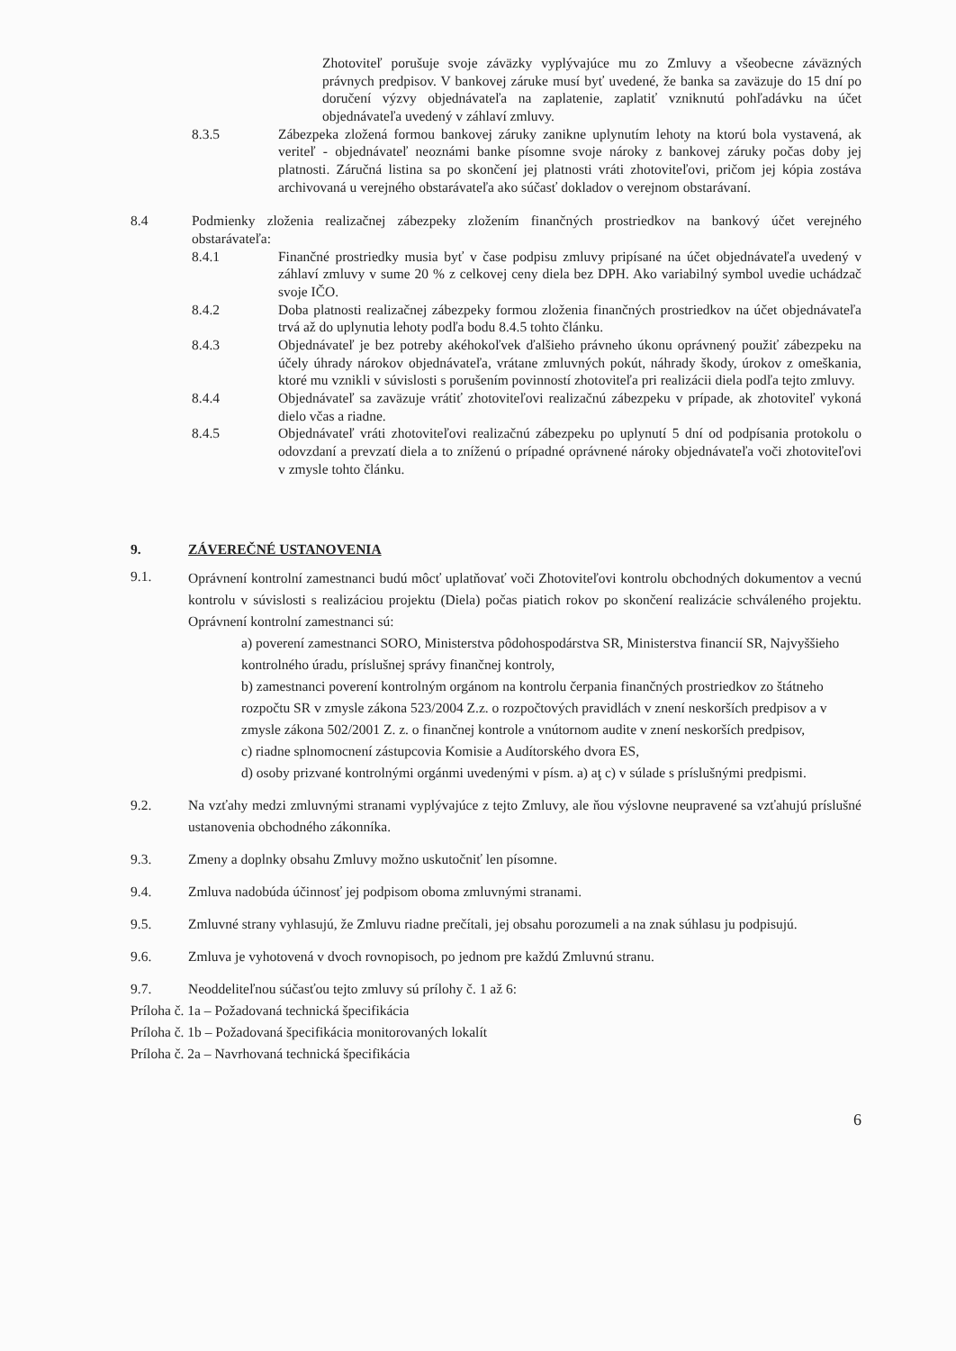Zhotoviteľ porušuje svoje záväzky vyplývajúce mu zo Zmluvy a všeobecne záväzných právnych predpisov. V bankovej záruke musí byť uvedené, že banka sa zaväzuje do 15 dní po doručení výzvy objednávateľa na zaplatenie, zaplatiť vzniknutú pohľadávku na účet objednávateľa uvedený v záhlaví zmluvy.
8.3.5 Zábezpeka zložená formou bankovej záruky zanikne uplynutím lehoty na ktorú bola vystavená, ak veriteľ - objednávateľ neoznámi banke písomne svoje nároky z bankovej záruky počas doby jej platnosti. Záručná listina sa po skončení jej platnosti vráti zhotoviteľovi, pričom jej kópia zostáva archivovaná u verejného obstarávateľa ako súčasť dokladov o verejnom obstarávaní.
8.4 Podmienky zloženia realizačnej zábezpeky zložením finančných prostriedkov na bankový účet verejného obstarávateľa:
8.4.1 Finančné prostriedky musia byť v čase podpisu zmluvy pripísané na účet objednávateľa uvedený v záhlaví zmluvy v sume 20 % z celkovej ceny diela bez DPH. Ako variabilný symbol uvedie uchádzač svoje IČO.
8.4.2 Doba platnosti realizačnej zábezpeky formou zloženia finančných prostriedkov na účet objednávateľa trvá až do uplynutia lehoty podľa bodu 8.4.5 tohto článku.
8.4.3 Objednávateľ je bez potreby akéhokoľvek ďalšieho právneho úkonu oprávnený použiť zábezpeku na účely úhrady nárokov objednávateľa, vrátane zmluvných pokút, náhrady škody, úrokov z omeškania, ktoré mu vznikli v súvislosti s porušením povinností zhotoviteľa pri realizácii diela podľa tejto zmluvy.
8.4.4 Objednávateľ sa zaväzuje vrátiť zhotoviteľovi realizačnú zábezpeku v prípade, ak zhotoviteľ vykoná dielo včas a riadne.
8.4.5 Objednávateľ vráti zhotoviteľovi realizačnú zábezpeku po uplynutí 5 dní od podpísania protokolu o odovzdaní a prevzatí diela a to zníženú o prípadné oprávnené nároky objednávateľa voči zhotoviteľovi v zmysle tohto článku.
9. ZÁVEREČNÉ USTANOVENIA
9.1.
Oprávnení kontrolní zamestnanci budú môcť uplatňovať voči Zhotoviteľovi kontrolu obchodných dokumentov a vecnú kontrolu v súvislosti s realizáciou projektu (Diela) počas piatich rokov po skončení realizácie schváleného projektu. Oprávnení kontrolní zamestnanci sú:
a) poverení zamestnanci SORO, Ministerstva pôdohospodárstva SR, Ministerstva financií SR, Najvyššieho kontrolného úradu, príslušnej správy finančnej kontroly,
b) zamestnanci poverení kontrolným orgánom na kontrolu čerpania finančných prostriedkov zo štátneho rozpočtu SR v zmysle zákona 523/2004 Z.z. o rozpočtových pravidlách v znení neskorších predpisov a v zmysle zákona 502/2001 Z. z. o finančnej kontrole a vnútornom audite v znení neskorších predpisov,
c) riadne splnomocnení zástupcovia Komisie a Audítorského dvora ES,
d) osoby prizvané kontrolnými orgánmi uvedenými v písm. a) aţ c) v súlade s príslušnými predpismi.
9.2. Na vzťahy medzi zmluvnými stranami vyplývajúce z tejto Zmluvy, ale ňou výslovne neupravené sa vzťahujú príslušné ustanovenia obchodného zákonníka.
9.3. Zmeny a doplnky obsahu Zmluvy možno uskutočniť len písomne.
9.4. Zmluva nadobúda účinnosť jej podpisom oboma zmluvnými stranami.
9.5. Zmluvné strany vyhlasujú, že Zmluvu riadne prečítali, jej obsahu porozumeli a na znak súhlasu ju podpisujú.
9.6. Zmluva je vyhotovená v dvoch rovnopisoch, po jednom pre každú Zmluvnú stranu.
9.7. Neoddeliteľnou súčasťou tejto zmluvy sú prílohy č. 1 až 6:
Príloha č. 1a – Požadovaná technická špecifikácia
Príloha č. 1b – Požadovaná špecifikácia monitorovaných lokalít
Príloha č. 2a – Navrhovaná technická špecifikácia
6